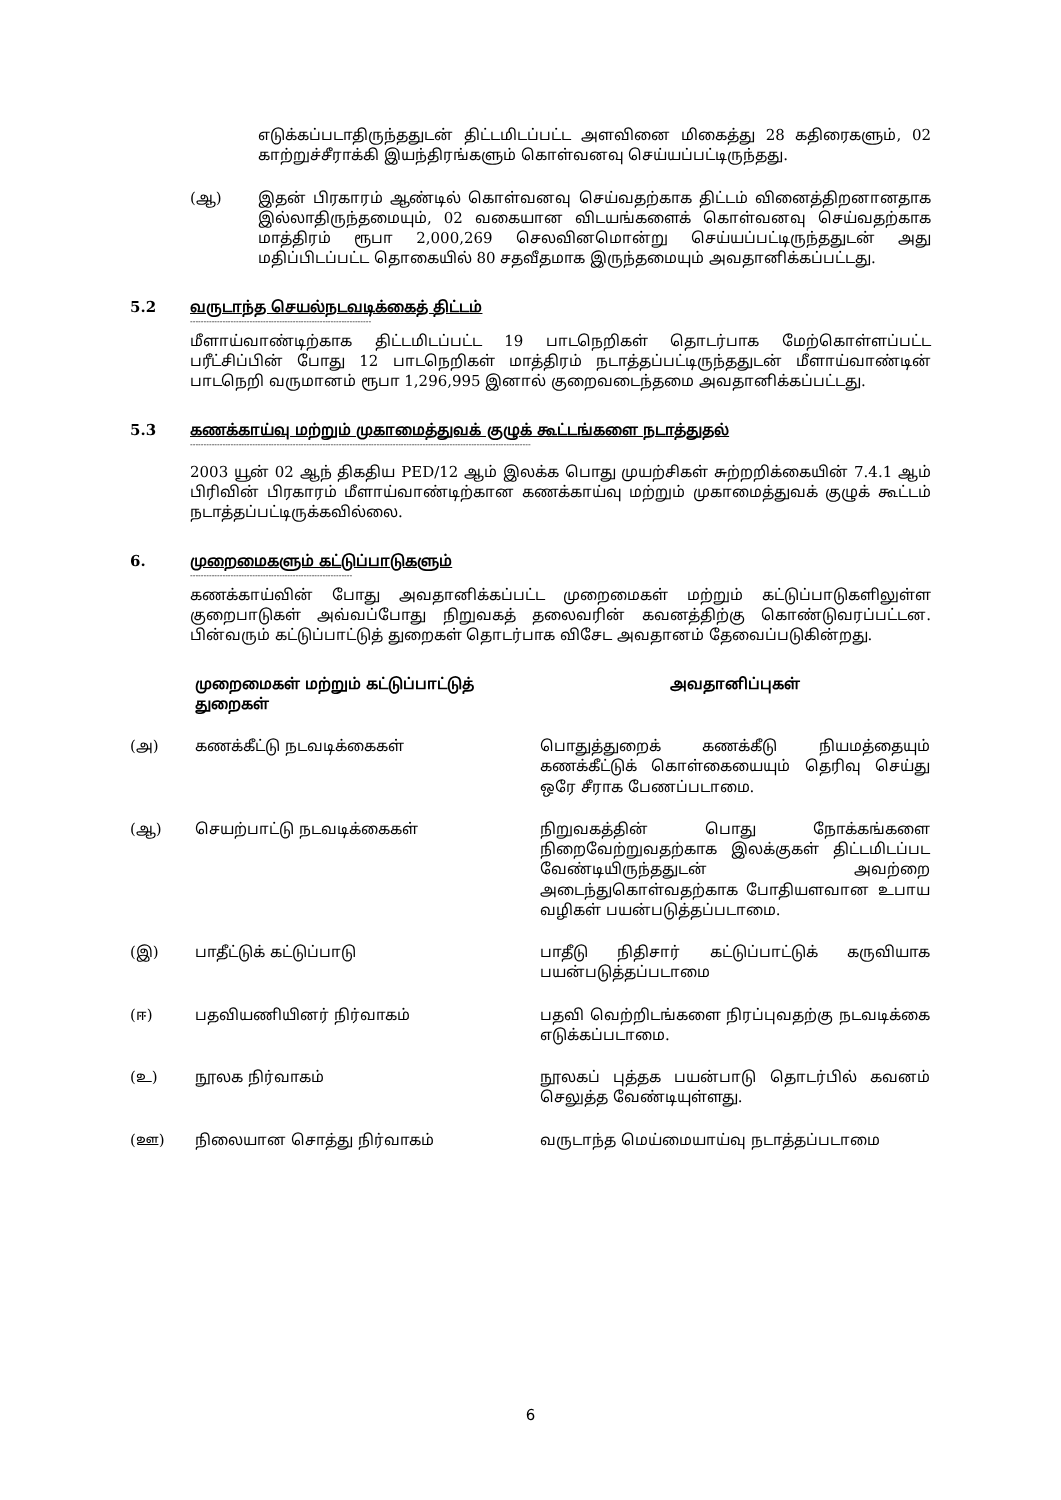எடுக்கப்படாதிருந்ததுடன் திட்டமிடப்பட்ட அளவினை மிகைத்து 28 கதிரைகளும், 02 காற்றுச்சீராக்கி இயந்திரங்களும் கொள்வனவு செய்யப்பட்டிருந்தது.
(ஆ) இதன் பிரகாரம் ஆண்டில் கொள்வனவு செய்வதற்காக திட்டம் வினைத்திறனானதாக இல்லாதிருந்தமையும், 02 வகையான விடயங்களைக் கொள்வனவு செய்வதற்காக மாத்திரம் ரூபா 2,000,269 செலவினமொன்று செய்யப்பட்டிருந்ததுடன் அது மதிப்பிடப்பட்ட தொகையில் 80 சதவீதமாக இருந்தமையும் அவதானிக்கப்பட்டது.
5.2 வருடாந்த செயல்நடவடிக்கைத் திட்டம்
-------------------------------------------------------------------
மீளாய்வாண்டிற்காக திட்டமிடப்பட்ட 19 பாடநெறிகள் தொடர்பாக மேற்கொள்ளப்பட்ட பரீட்சிப்பின் போது 12 பாடநெறிகள் மாத்திரம் நடாத்தப்பட்டிருந்ததுடன் மீளாய்வாண்டின் பாடநெறி வருமானம் ரூபா 1,296,995 இனால் குறைவடைந்தமை அவதானிக்கப்பட்டது.
5.3 கணக்காய்வு மற்றும் முகாமைத்துவக் குழுக் கூட்டங்களை நடாத்துதல்
------------------------------------------------------------------------------------------------------------------------------
2003 யூன் 02 ஆந் திகதிய PED/12 ஆம் இலக்க பொது முயற்சிகள் சுற்றறிக்கையின் 7.4.1 ஆம் பிரிவின் பிரகாரம் மீளாய்வாண்டிற்கான கணக்காய்வு மற்றும் முகாமைத்துவக் குழுக் கூட்டம் நடாத்தப்பட்டிருக்கவில்லை.
6. முறைமைகளும் கட்டுப்பாடுகளும்
------------------------------------------------------------
கணக்காய்வின் போது அவதானிக்கப்பட்ட முறைமைகள் மற்றும் கட்டுப்பாடுகளிலுள்ள குறைபாடுகள் அவ்வப்போது நிறுவகத் தலைவரின் கவனத்திற்கு கொண்டுவரப்பட்டன. பின்வரும் கட்டுப்பாட்டுத் துறைகள் தொடர்பாக விசேட அவதானம் தேவைப்படுகின்றது.
| | முறைமைகள் மற்றும் கட்டுப்பாட்டுத் துறைகள் | அவதானிப்புகள் |
| --- | --- | --- |
| (அ) | கணக்கீட்டு நடவடிக்கைகள் | பொதுத்துறைக் கணக்கீடு நியமத்தையும் கணக்கீட்டுக் கொள்கையையும் தெரிவு செய்து ஒரே சீராக பேணப்படாமை. |
| (ஆ) | செயற்பாட்டு நடவடிக்கைகள் | நிறுவகத்தின் பொது நோக்கங்களை நிறைவேற்றுவதற்காக இலக்குகள் திட்டமிடப்பட வேண்டியிருந்ததுடன் அவற்றை அடைந்துகொள்வதற்காக போதியளவான உபாய வழிகள் பயன்படுத்தப்படாமை. |
| (இ) | பாதீட்டுக் கட்டுப்பாடு | பாதீடு நிதிசார் கட்டுப்பாட்டுக் கருவியாக பயன்படுத்தப்படாமை |
| (ஈ) | பதவியணியினர் நிர்வாகம் | பதவி வெற்றிடங்களை நிரப்புவதற்கு நடவடிக்கை எடுக்கப்படாமை. |
| (உ) | நூலக நிர்வாகம் | நூலகப் புத்தக பயன்பாடு தொடர்பில் கவனம் செலுத்த வேண்டியுள்ளது. |
| (ஊ) | நிலையான சொத்து நிர்வாகம் | வருடாந்த மெய்மையாய்வு நடாத்தப்படாமை |
6